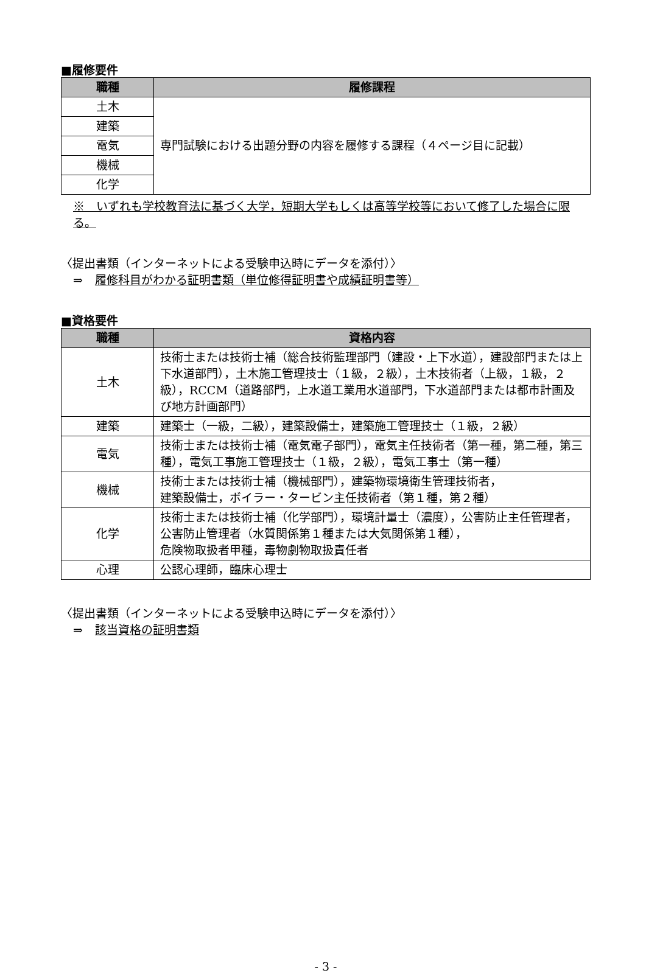■履修要件
| 職種 | 履修課程 |
| --- | --- |
| 土木 | 専門試験における出題分野の内容を履修する課程（４ページ目に記載） |
| 建築 | |
| 電気 | |
| 機械 | |
| 化学 | |
※　いずれも学校教育法に基づく大学，短期大学もしくは高等学校等において修了した場合に限る。
〈提出書類（インターネットによる受験申込時にデータを添付）〉
⇒ 履修科目がわかる証明書類（単位修得証明書や成績証明書等）
■資格要件
| 職種 | 資格内容 |
| --- | --- |
| 土木 | 技術士または技術士補（総合技術監理部門（建設・上下水道），建設部門または上下水道部門），土木施工管理技士（１級，２級），土木技術者（上級，１級，２級），RCCM（道路部門，上水道工業用水道部門，下水道部門または都市計画及び地方計画部門） |
| 建築 | 建築士（一級，二級），建築設備士，建築施工管理技士（１級，２級） |
| 電気 | 技術士または技術士補（電気電子部門），電気主任技術者（第一種，第二種，第三種），電気工事施工管理技士（１級，２級），電気工事士（第一種） |
| 機械 | 技術士または技術士補（機械部門），建築物環境衛生管理技術者， 建築設備士，ボイラー・タービン主任技術者（第１種，第２種） |
| 化学 | 技術士または技術士補（化学部門），環境計量士（濃度），公害防止主任管理者，公害防止管理者（水質関係第１種または大気関係第１種）， 危険物取扱者甲種，毒物劇物取扱責任者 |
| 心理 | 公認心理師，臨床心理士 |
〈提出書類（インターネットによる受験申込時にデータを添付）〉
⇒ 該当資格の証明書類
- 3 -